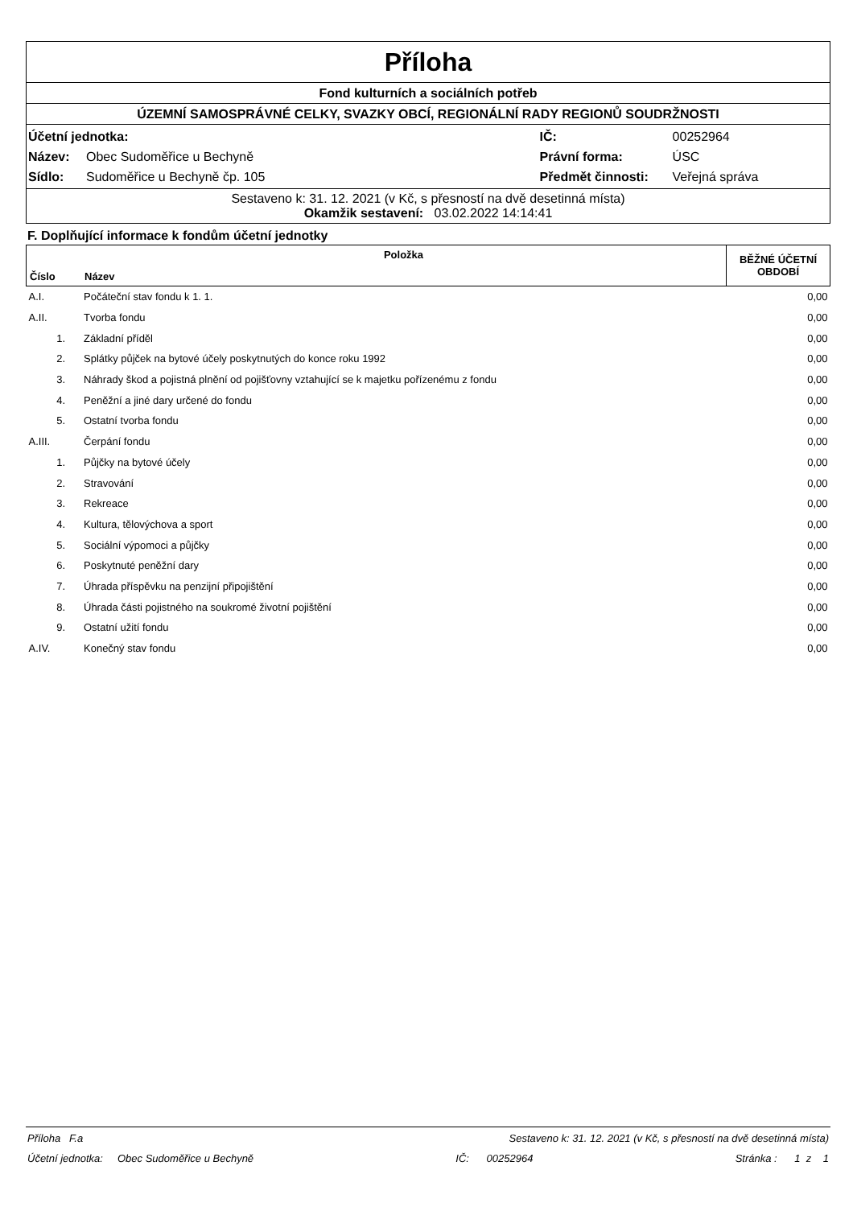Příloha
Fond kulturních a sociálních potřeb
ÚZEMNÍ SAMOSPRÁVNÉ CELKY, SVAZKY OBCÍ, REGIONÁLNÍ RADY REGIONŮ SOUDRŽNOSTI
| Účetní jednotka: | | IČ: | 00252964 |
| Název: | Obec Sudoměřice u Bechyně | Právní forma: | ÚSC |
| Sídlo: | Sudoměřice u Bechyně čp. 105 | Předmět činnosti: | Veřejná správa |
Sestaveno k: 31. 12. 2021 (v Kč, s přesností na dvě desetinná místa)
Okamžik sestavení: 03.02.2022 14:14:41
F. Doplňující informace k fondům účetní jednotky
| Číslo | Položka Název | BĚŽNÉ ÚČETNÍ OBDOBÍ |
| --- | --- | --- |
| A.I. | Počáteční stav fondu k 1. 1. | 0,00 |
| A.II. | Tvorba fondu | 0,00 |
| 1. | Základní příděl | 0,00 |
| 2. | Splátky půjček na bytové účely poskytnutých do konce roku 1992 | 0,00 |
| 3. | Náhrady škod a pojistná plnění od pojišťovny vztahující se k majetku pořízenému z fondu | 0,00 |
| 4. | Peněžní a jiné dary určené do fondu | 0,00 |
| 5. | Ostatní tvorba fondu | 0,00 |
| A.III. | Čerpání fondu | 0,00 |
| 1. | Půjčky na bytové účely | 0,00 |
| 2. | Stravování | 0,00 |
| 3. | Rekreace | 0,00 |
| 4. | Kultura, tělovýchova a sport | 0,00 |
| 5. | Sociální výpomoci a půjčky | 0,00 |
| 6. | Poskytnuté peněžní dary | 0,00 |
| 7. | Úhrada příspěvku na penzijní připojištění | 0,00 |
| 8. | Úhrada části pojistného na soukromé životní pojištění | 0,00 |
| 9. | Ostatní užití fondu | 0,00 |
| A.IV. | Konečný stav fondu | 0,00 |
Příloha F.a Sestaveno k: 31. 12. 2021 (v Kč, s přesností na dvě desetinná místa)
Účetní jednotka: Obec Sudoměřice u Bechyně IČ: 00252964 Stránka : 1 z 1